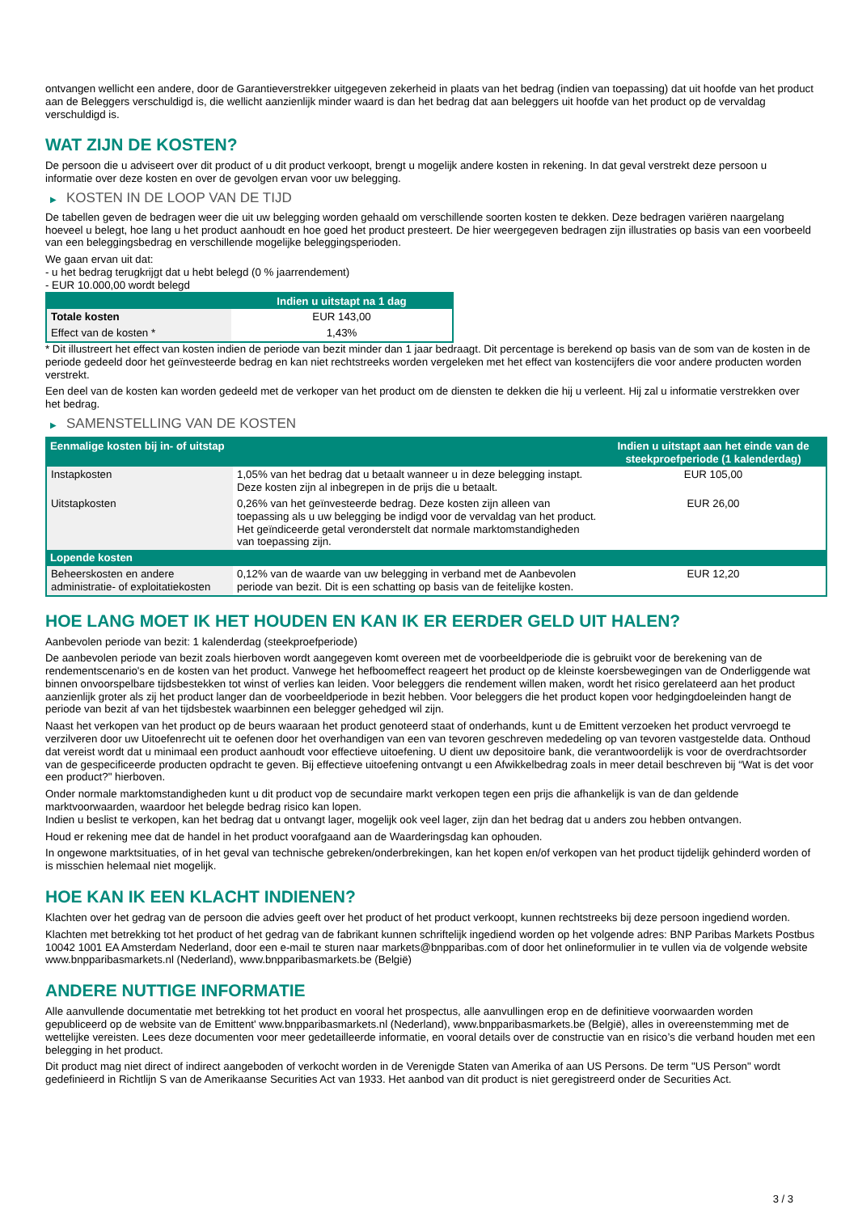ontvangen wellicht een andere, door de Garantieverstrekker uitgegeven zekerheid in plaats van het bedrag (indien van toepassing) dat uit hoofde van het product aan de Beleggers verschuldigd is, die wellicht aanzienlijk minder waard is dan het bedrag dat aan beleggers uit hoofde van het product op de vervaldag verschuldigd is.
WAT ZIJN DE KOSTEN?
De persoon die u adviseert over dit product of u dit product verkoopt, brengt u mogelijk andere kosten in rekening. In dat geval verstrekt deze persoon u informatie over deze kosten en over de gevolgen ervan voor uw belegging.
▶ KOSTEN IN DE LOOP VAN DE TIJD
De tabellen geven de bedragen weer die uit uw belegging worden gehaald om verschillende soorten kosten te dekken. Deze bedragen variëren naargelang hoeveel u belegt, hoe lang u het product aanhoudt en hoe goed het product presteert. De hier weergegeven bedragen zijn illustraties op basis van een voorbeeld van een beleggingsbedrag en verschillende mogelijke beleggingsperioden.
We gaan ervan uit dat:
- u het bedrag terugkrijgt dat u hebt belegd (0 % jaarrendement)
- EUR 10.000,00 wordt belegd
| | Indien u uitstapt na 1 dag |
| --- | --- |
| Totale kosten | EUR 143,00 |
| Effect van de kosten * | 1,43% |
* Dit illustreert het effect van kosten indien de periode van bezit minder dan 1 jaar bedraagt. Dit percentage is berekend op basis van de som van de kosten in de periode gedeeld door het geïnvesteerde bedrag en kan niet rechtstreeks worden vergeleken met het effect van kostencijfers die voor andere producten worden verstrekt.
Een deel van de kosten kan worden gedeeld met de verkoper van het product om de diensten te dekken die hij u verleent. Hij zal u informatie verstrekken over het bedrag.
▶ SAMENSTELLING VAN DE KOSTEN
| Eenmalige kosten bij in- of uitstap | | Indien u uitstapt aan het einde van de steekproefperiode (1 kalenderdag) |
| --- | --- | --- |
| Instapkosten | 1,05% van het bedrag dat u betaalt wanneer u in deze belegging instapt. Deze kosten zijn al inbegrepen in de prijs die u betaalt. | EUR 105,00 |
| Uitstapkosten | 0,26% van het geïnvesteerde bedrag. Deze kosten zijn alleen van toepassing als u uw belegging be indigd voor de vervaldag van het product. Het geïndiceerde getal veronderstelt dat normale marktomstandigheden van toepassing zijn. | EUR 26,00 |
| Lopende kosten | | |
| Beheerskosten en andere administratie- of exploitatiekosten | 0,12% van de waarde van uw belegging in verband met de Aanbevolen periode van bezit. Dit is een schatting op basis van de feitelijke kosten. | EUR 12,20 |
HOE LANG MOET IK HET HOUDEN EN KAN IK ER EERDER GELD UIT HALEN?
Aanbevolen periode van bezit: 1 kalenderdag (steekproefperiode)
De aanbevolen periode van bezit zoals hierboven wordt aangegeven komt overeen met de voorbeeldperiode die is gebruikt voor de berekening van de rendementscenario's en de kosten van het product. Vanwege het hefboomeffect reageert het product op de kleinste koersbewegingen van de Onderliggende wat binnen onvoorspelbare tijdsbestekken tot winst of verlies kan leiden. Voor beleggers die rendement willen maken, wordt het risico gerelateerd aan het product aanzienlijk groter als zij het product langer dan de voorbeeldperiode in bezit hebben. Voor beleggers die het product kopen voor hedgingdoeleinden hangt de periode van bezit af van het tijdsbestek waarbinnen een belegger gehedged wil zijn.
Naast het verkopen van het product op de beurs waaraan het product genoteerd staat of onderhands, kunt u de Emittent verzoeken het product vervroegd te verzilveren door uw Uitoefenrecht uit te oefenen door het overhandigen van een van tevoren geschreven mededeling op van tevoren vastgestelde data. Onthoud dat vereist wordt dat u minimaal een product aanhoudt voor effectieve uitoefening. U dient uw depositoire bank, die verantwoordelijk is voor de overdrachtsorder van de gespecificeerde producten opdracht te geven. Bij effectieve uitoefening ontvangt u een Afwikkelbedrag zoals in meer detail beschreven bij “Wat is det voor een product?" hierboven.
Onder normale marktomstandigheden kunt u dit product vop de secundaire markt verkopen tegen een prijs die afhankelijk is van de dan geldende marktvoorwaarden, waardoor het belegde bedrag risico kan lopen.
Indien u beslist te verkopen, kan het bedrag dat u ontvangt lager, mogelijk ook veel lager, zijn dan het bedrag dat u anders zou hebben ontvangen.
Houd er rekening mee dat de handel in het product voorafgaand aan de Waarderingsdag kan ophouden.
In ongewone marktsituaties, of in het geval van technische gebreken/onderbrekingen, kan het kopen en/of verkopen van het product tijdelijk gehinderd worden of is misschien helemaal niet mogelijk.
HOE KAN IK EEN KLACHT INDIENEN?
Klachten over het gedrag van de persoon die advies geeft over het product of het product verkoopt, kunnen rechtstreeks bij deze persoon ingediend worden.
Klachten met betrekking tot het product of het gedrag van de fabrikant kunnen schriftelijk ingediend worden op het volgende adres: BNP Paribas Markets Postbus 10042 1001 EA Amsterdam Nederland, door een e-mail te sturen naar markets@bnpparibas.com of door het onlineformulier in te vullen via de volgende website www.bnpparibasmarkets.nl (Nederland), www.bnpparibasmarkets.be (België)
ANDERE NUTTIGE INFORMATIE
Alle aanvullende documentatie met betrekking tot het product en vooral het prospectus, alle aanvullingen erop en de definitieve voorwaarden worden gepubliceerd op de website van de Emittent' www.bnpparibasmarkets.nl (Nederland), www.bnpparibasmarkets.be (België), alles in overeenstemming met de wettelijke vereisten. Lees deze documenten voor meer gedetailleerde informatie, en vooral details over de constructie van en risico’s die verband houden met een belegging in het product.
Dit product mag niet direct of indirect aangeboden of verkocht worden in de Verenigde Staten van Amerika of aan US Persons. De term "US Person" wordt gedefinieerd in Richtlijn S van de Amerikaanse Securities Act van 1933. Het aanbod van dit product is niet geregistreerd onder de Securities Act.
3 / 3